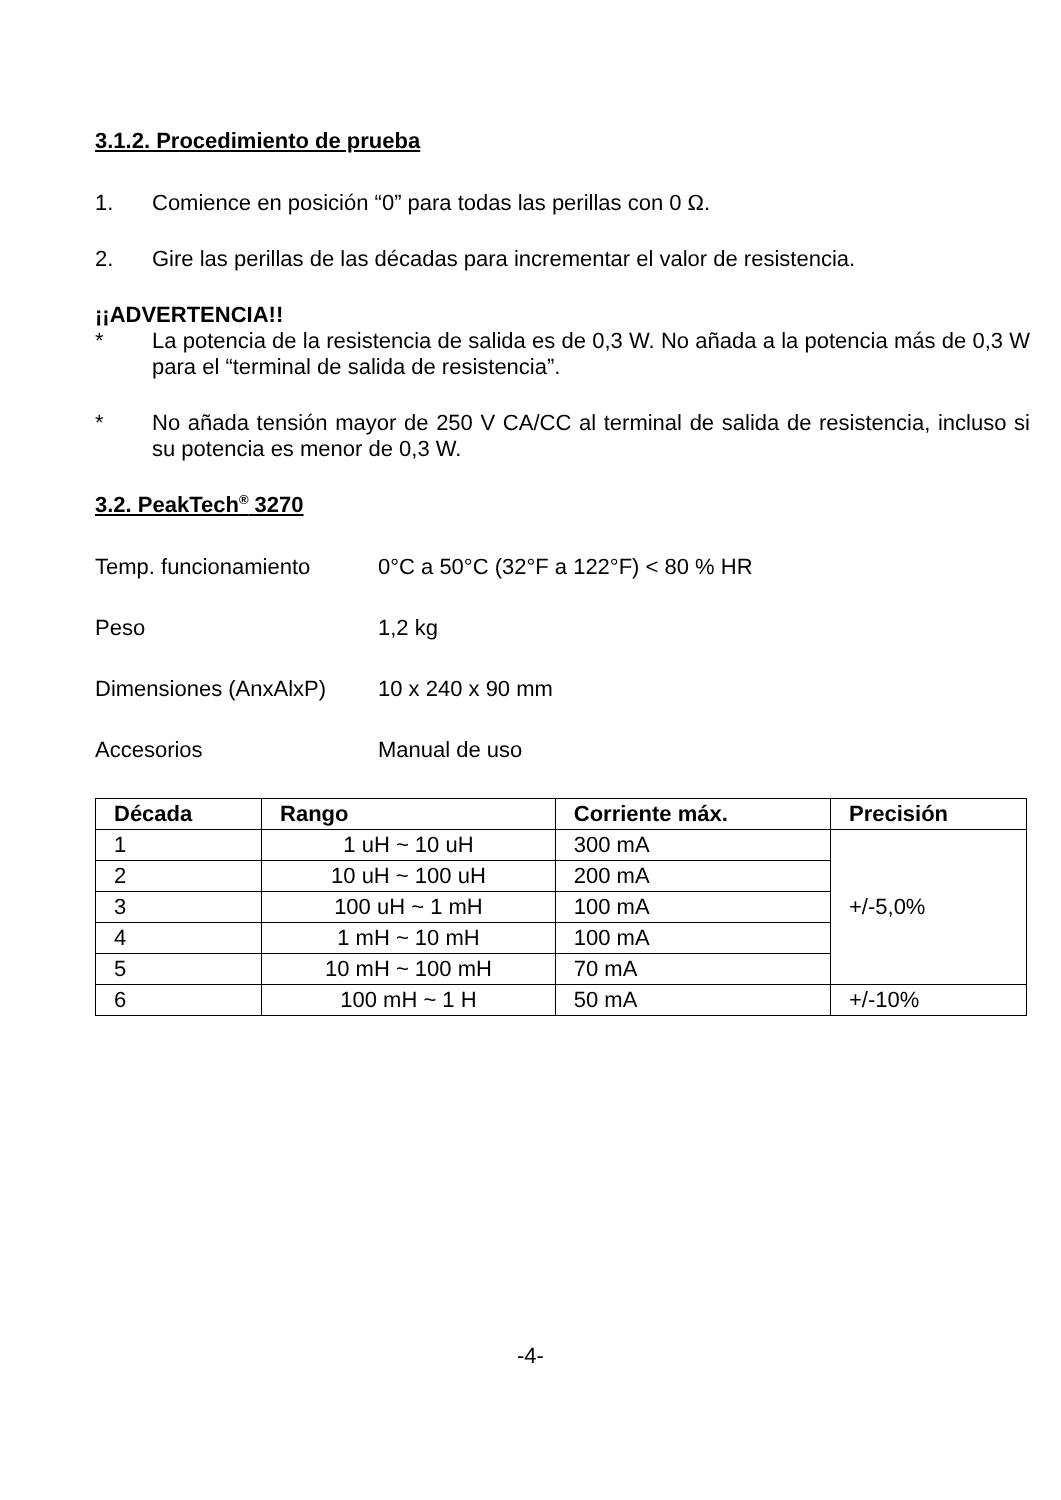3.1.2. Procedimiento de prueba
1. Comience en posición “0” para todas las perillas con 0 Ω.
2. Gire las perillas de las décadas para incrementar el valor de resistencia.
¡¡ADVERTENCIA!!
* La potencia de la resistencia de salida es de 0,3 W. No añada a la potencia más de 0,3 W para el “terminal de salida de resistencia”.
* No añada tensión mayor de 250 V CA/CC al terminal de salida de resistencia, incluso si su potencia es menor de 0,3 W.
3.2. PeakTech<sup>®</sup> 3270
Temp. funcionamiento 0°C a 50°C (32°F a 122°F) < 80 % HR
Peso 1,2 kg
Dimensiones (AnxAlxP) 10 x 240 x 90 mm
Accesorios Manual de uso
| Década | Rango | Corriente máx. | Precisión |
| --- | --- | --- | --- |
| 1 | 1 uH ~ 10 uH | 300 mA | +/-5,0% |
| 2 | 10 uH ~ 100 uH | 200 mA | |
| 3 | 100 uH ~ 1 mH | 100 mA | |
| 4 | 1 mH ~ 10 mH | 100 mA | |
| 5 | 10 mH ~ 100 mH | 70 mA | |
| 6 | 100 mH ~ 1 H | 50 mA | +/-10% |
-4-